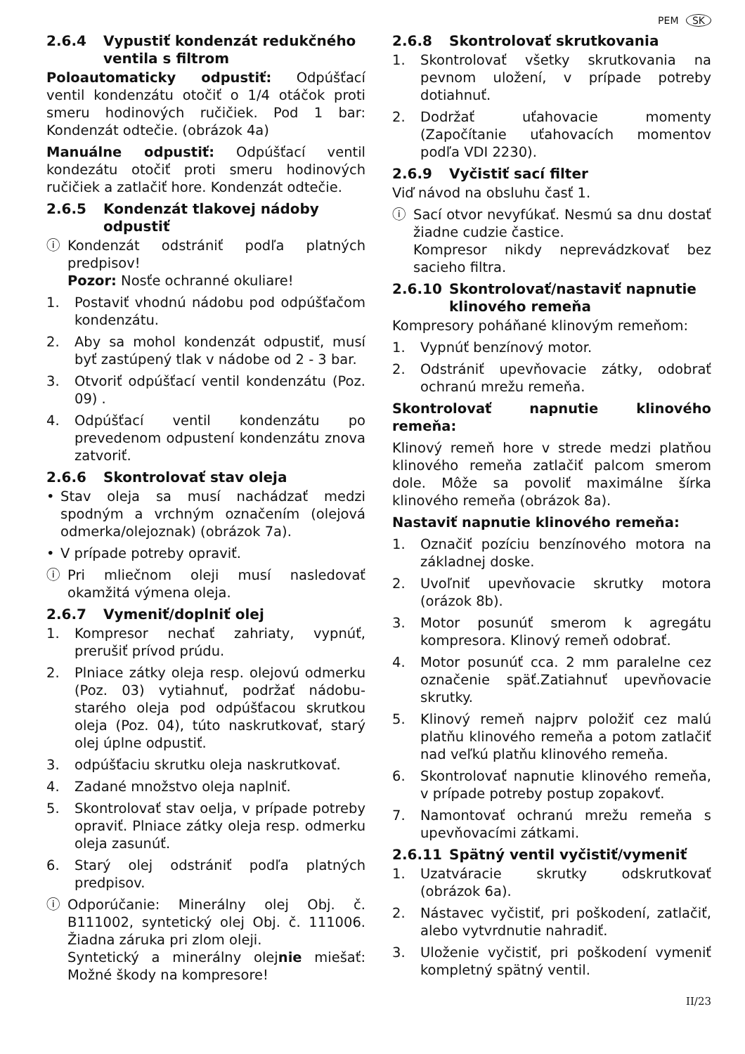PEM SK
2.6.4 Vypustiť kondenzát redukčného ventila s filtrom
Poloautomaticky odpustiť: Odpúšťací ventil kondenzátu otočiť o 1/4 otáčok proti smeru hodinových ručičiek. Pod 1 bar: Kondenzát odtečie. (obrázok 4a)
Manuálne odpustiť: Odpúšťací ventil kondezátu otočiť proti smeru hodinových ručičiek a zatlačiť hore. Kondenzát odtečie.
2.6.5 Kondenzát tlakovej nádoby odpustiť
ⓘ Kondenzát odstrániť podľa platných predpisov!
Pozor: Nosťe ochranné okuliare!
1. Postaviť vhodnú nádobu pod odpúšťačom kondenzátu.
2. Aby sa mohol kondenzát odpustiť, musí byť zastúpený tlak v nádobe od 2 - 3 bar.
3. Otvoriť odpúšťací ventil kondenzátu (Poz. 09) .
4. Odpúšťací ventil kondenzátu po prevedenom odpustení kondenzátu znova zatvoriť.
2.6.6 Skontrolovať stav oleja
• Stav oleja sa musí nachádzať medzi spodným a vrchným označením (olejová odmerka/olejoznak) (obrázok 7a).
• V prípade potreby opraviť.
ⓘ Pri mliečnom oleji musí nasledovať okamžitá výmena oleja.
2.6.7 Vymeniť/doplniť olej
1. Kompresor nechať zahriaty, vypnúť, prerušiť prívod prúdu.
2. Plniace zátky oleja resp. olejovú odmerku (Poz. 03) vytiahnuť, podržať nádobu-starého oleja pod odpúšťacou skrutkou oleja (Poz. 04), túto naskrutkovať, starý olej úplne odpustiť.
3. odpúšťaciu skrutku oleja naskrutkovať.
4. Zadané množstvo oleja naplniť.
5. Skontrolovať stav oelja, v prípade potreby opraviť. Plniace zátky oleja resp. odmerku oleja zasunúť.
6. Starý olej odstrániť podľa platných predpisov.
ⓘ Odporúčanie: Minerálny olej Obj. č. B111002, syntetický olej Obj. č. 111006. Žiadna záruka pri zlom oleji.
Syntetický a minerálny olejnie miešať: Možné škody na kompresore!
2.6.8 Skontrolovať skrutkovania
1. Skontrolovať všetky skrutkovania na pevnom uložení, v prípade potreby dotiahnuť.
2. Dodržať uťahovacie momenty (Započítanie uťahovacích momentov podľa VDI 2230).
2.6.9 Vyčistiť sací filter
Viď návod na obsluhu časť 1.
ⓘ Sací otvor nevyfúkať. Nesmú sa dnu dostať žiadne cudzie častice.
Kompresor nikdy neprevádzkovať bez sacieho filtra.
2.6.10 Skontrolovať/nastaviť napnutie klinového remeňa
Kompresory poháňané klinovým remeňom:
1. Vypnúť benzínový motor.
2. Odstrániť upevňovacie zátky, odobrať ochranú mrežu remeňa.
Skontrolovať napnutie klinového remeňa:
Klinový remeň hore v strede medzi platňou klinového remeňa zatlačiť palcom smerom dole. Môže sa povoliť maximálne šírka klinového remeňa (obrázok 8a).
Nastaviť napnutie klinového remeňa:
1. Označiť pozíciu benzínového motora na základnej doske.
2. Uvoľniť upevňovacie skrutky motora (orázok 8b).
3. Motor posunúť smerom k agregátu kompresora. Klinový remeň odobrať.
4. Motor posunúť cca. 2 mm paralelne cez označenie späť.Zatiahnuť upevňovacie skrutky.
5. Klinový remeň najprv položiť cez malú platňu klinového remeňa a potom zatlačiť nad veľkú platňu klinového remeňa.
6. Skontrolovať napnutie klinového remeňa, v prípade potreby postup zopakovť.
7. Namontovať ochranú mrežu remeňa s upevňovacími zátkami.
2.6.11 Spätný ventil vyčistiť/vymeniť
1. Uzatváracie skrutky odskrutkovať (obrázok 6a).
2. Nástavec vyčistiť, pri poškodení, zatlačiť, alebo vytvrdnutie nahradiť.
3. Uloženie vyčistiť, pri poškodení vymeniť kompletný spätný ventil.
II/23